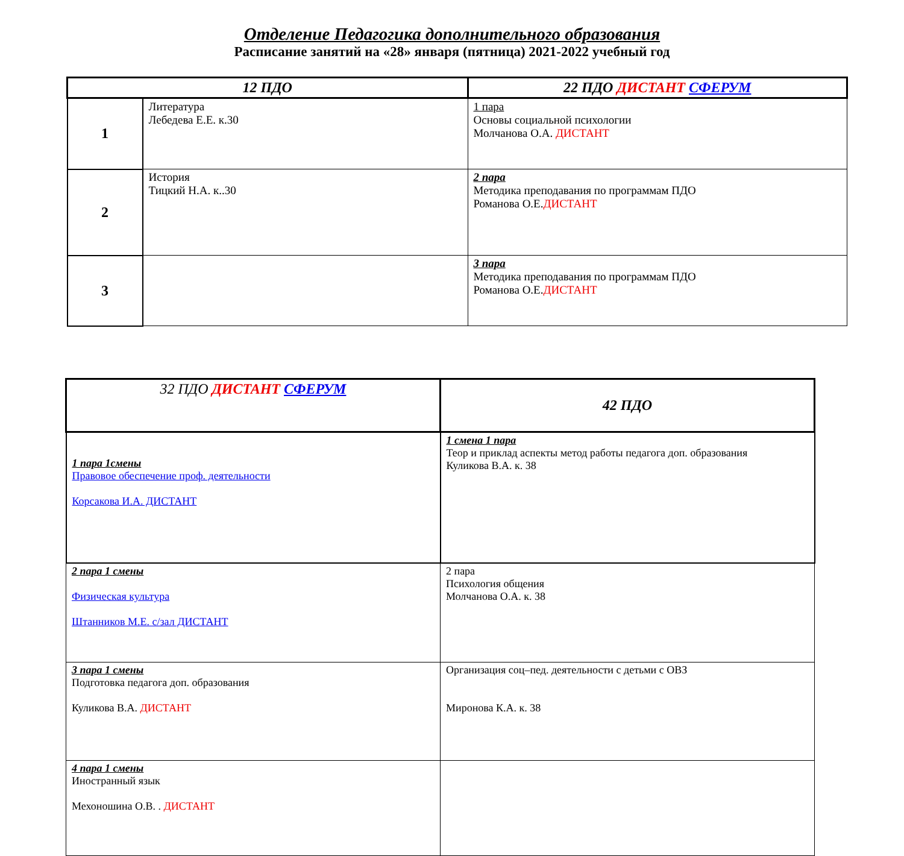Отделение Педагогика дополнительного образования
Расписание занятий на «28» января (пятница) 2021-2022 учебный год
| 12 ПДО | | 22 ПДО ДИСТАНТ СФЕРУМ |
| --- | --- | --- |
| 1 | Литература Лебедева Е.Е. к.30 | 1 пара Основы социальной психологии Молчанова О.А. ДИСТАНТ |
| 2 | История Тицкий Н.А. к..30 | 2 пара Методика преподавания по программам ПДО Романова О.Е. ДИСТАНТ |
| 3 | | 3 пара Методика преподавания по программам ПДО Романова О.Е. ДИСТАНТ |
| 32 ПДО ДИСТАНТ СФЕРУМ | 42 ПДО |
| --- | --- |
| 1 пара 1смены Правовое обеспечение проф. деятельности Корсакова И.А. ДИСТАНТ | 1 смена 1 пара Теор и приклад аспекты метод работы педагога доп. образования Куликова В.А. к. 38 |
| 2 пара 1 смены Физическая культура Штанников М.Е. с/зал ДИСТАНТ | 2 пара Психология общения Молчанова О.А. к. 38 |
| 3 пара 1 смены Подготовка педагога доп. образования Куликова В.А. ДИСТАНТ | Организация соц–пед. деятельности с детьми с ОВЗ Миронова К.А. к. 38 |
| 4 пара 1 смены Иностранный язык Мехоношина О.В. . ДИСТАНТ | |